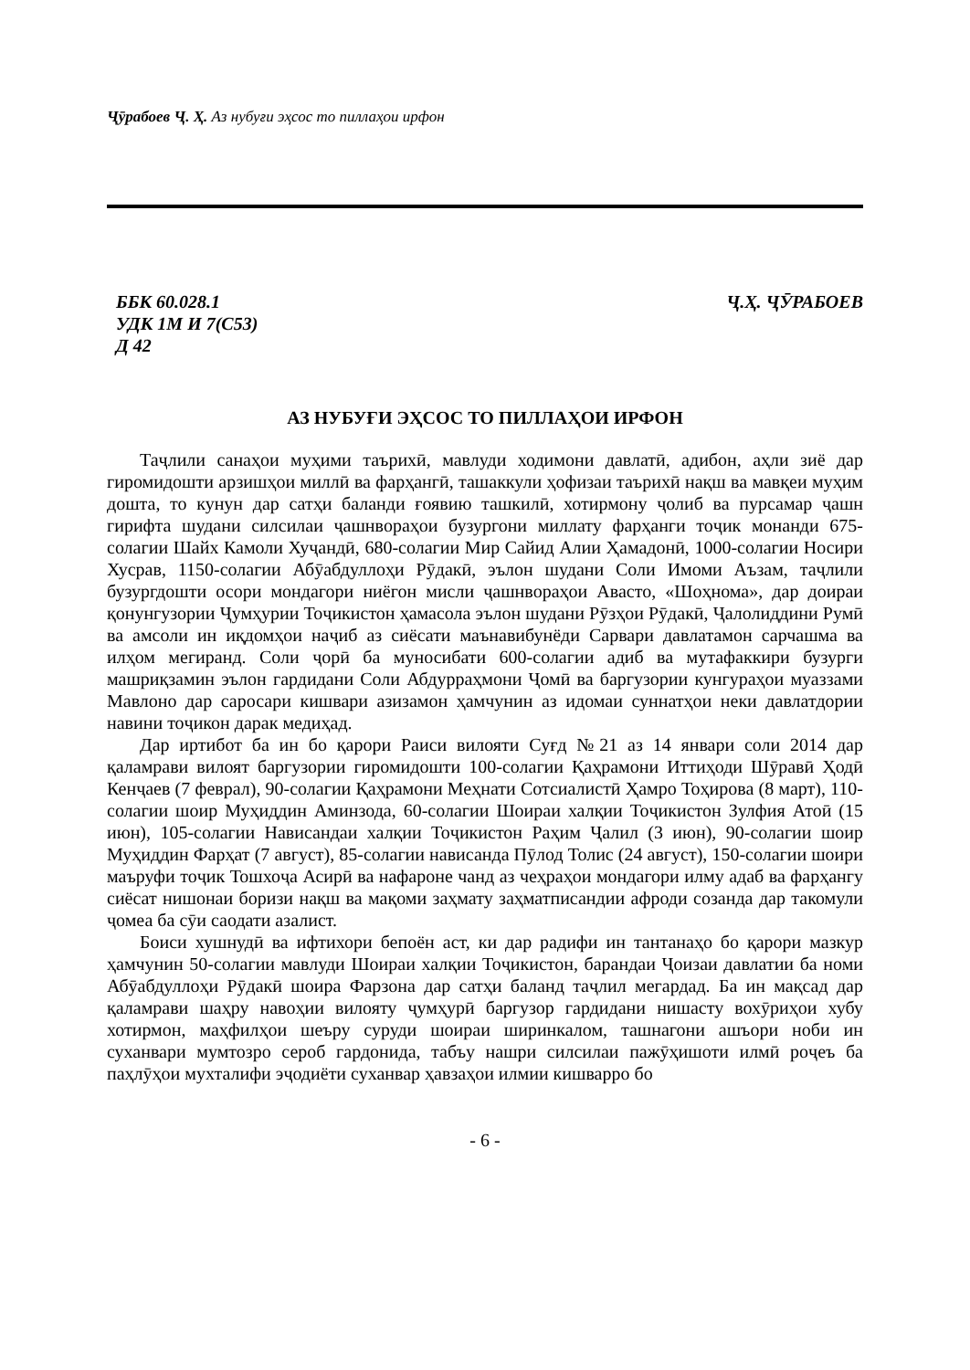Ҷӯрабоев Ҷ. Ҳ. Аз нубуғи эҳсос то пиллаҳои ирфон
ББК 60.028.1
УДК 1М И 7(С53)
Д 42
Ҷ.Ҳ. ҶӮРАБОЕВ
АЗ НУБУҒИ ЭҲСОС ТО ПИЛЛАҲОИ ИРФОН
Таҷлили санаҳои муҳими таърихӣ, мавлуди ходимони давлатӣ, адибон, аҳли зиё дар гиромидошти арзишҳои миллӣ ва фарҳангӣ, ташаккули ҳофизаи таърихӣ нақш ва мавқеи муҳим дошта, то кунун дар сатҳи баланди ғоявию ташкилӣ, хотирмону ҷолиб ва пурсамар ҷашн гирифта шудани силсилаи ҷашнвораҳои бузургони миллату фарҳанги тоҷик монанди 675-солагии Шайх Камоли Хуҷандӣ, 680-солагии Мир Сайид Алии Ҳамадонӣ, 1000-солагии Носири Хусрав, 1150-солагии Абӯабдуллоҳи Рӯдакӣ, эълон шудани Соли Имоми Аъзам, таҷлили бузургдошти осори мондагори ниёгон мисли ҷашнвораҳои Авасто, «Шоҳнома», дар доираи қонунгузории Ҷумҳурии Тоҷикистон ҳамасола эълон шудани Рӯзҳои Рӯдакӣ, Ҷалолиддини Румӣ ва амсоли ин иқдомҳои наҷиб аз сиёсати маънавибунёди Сарвари давлатамон сарчашма ва илҳом мегиранд. Соли ҷорӣ ба муносибати 600-солагии адиб ва мутафаккири бузурги машриқзамин эълон гардидани Соли Абдурраҳмони Ҷомӣ ва баргузории кунгураҳои муаззами Мавлоно дар саросари кишвари азизамон ҳамчунин аз идомаи суннатҳои неки давлатдории навини тоҷикон дарак медиҳад.
Дар иртибот ба ин бо қарори Раиси вилояти Суғд №21 аз 14 январи соли 2014 дар қаламрави вилоят баргузории гиромидошти 100-солагии Қаҳрамони Иттиҳоди Шӯравӣ Ҳодӣ Кенҷаев (7 феврал), 90-солагии Қаҳрамони Меҳнати Сотсиалистӣ Ҳамро Тоҳирова (8 март), 110-солагии шоир Муҳиддин Аминзода, 60-солагии Шоираи халқии Тоҷикистон Зулфия Атоӣ (15 июн), 105-солагии Нависандаи халқии Тоҷикистон Раҳим Ҷалил (3 июн), 90-солагии шоир Муҳиддин Фарҳат (7 август), 85-солагии нависанда Пӯлод Толис (24 август), 150-солагии шоири маъруфи тоҷик Тошхоҷа Асирӣ ва нафароне чанд аз чеҳраҳои мондагори илму адаб ва фарҳангу сиёсат нишонаи боризи нақш ва мақоми заҳмату заҳматписандии афроди созанда дар такомули ҷомеа ба сӯи саодати азалист.
Боиси хушнудӣ ва ифтихори бепоён аст, ки дар радифи ин тантанаҳо бо қарори мазкур ҳамчунин 50-солагии мавлуди Шоираи халқии Тоҷикистон, барандаи Ҷоизаи давлатии ба номи Абӯабдуллоҳи Рӯдакӣ шоира Фарзона дар сатҳи баланд таҷлил мегардад. Ба ин мақсад дар қаламрави шаҳру навоҳии вилояту ҷумҳурӣ баргузор гардидани нишасту вохӯриҳои хубу хотирмон, маҳфилҳои шеъру суруди шоираи ширинкалом, ташнагони ашъори ноби ин суханвари мумтозро сероб гардонида, табъу нашри силсилаи пажӯҳишоти илмӣ роҷеъ ба паҳлӯҳои мухталифи эҷодиёти суханвар ҳавзаҳои илмии кишварро бо
- 6 -